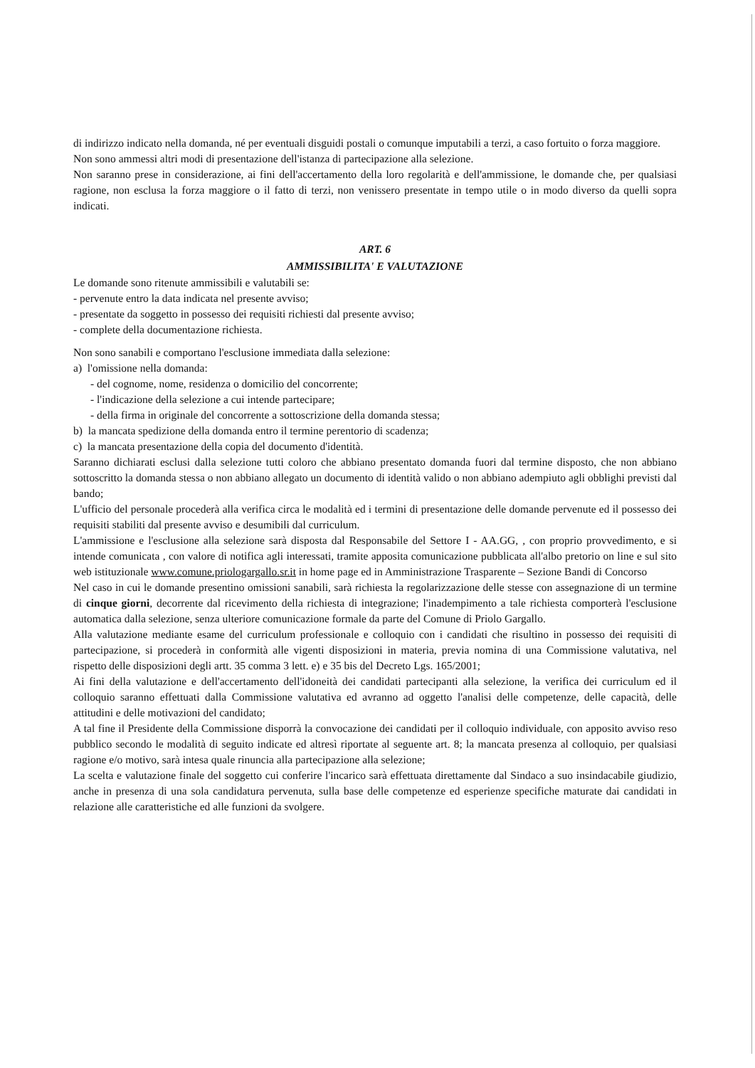di indirizzo indicato nella domanda, né per eventuali disguidi postali o comunque imputabili a terzi, a caso fortuito o forza maggiore.
Non sono ammessi altri modi di presentazione dell'istanza di partecipazione alla selezione.
Non saranno prese in considerazione, ai fini dell'accertamento della loro regolarità e dell'ammissione, le domande che, per qualsiasi ragione, non esclusa la forza maggiore o il fatto di terzi, non venissero presentate in tempo utile o in modo diverso da quelli sopra indicati.
ART. 6
AMMISSIBILITA' E VALUTAZIONE
Le domande sono ritenute ammissibili e valutabili se:
- pervenute entro la data indicata nel presente avviso;
- presentate da soggetto in possesso dei requisiti richiesti dal presente avviso;
- complete della documentazione richiesta.
Non sono sanabili e comportano l'esclusione immediata dalla selezione:
a) l'omissione nella domanda:
- del cognome, nome, residenza o domicilio del concorrente;
- l'indicazione della selezione a cui intende partecipare;
- della firma in originale del concorrente a sottoscrizione della domanda stessa;
b) la mancata spedizione della domanda entro il termine perentorio di scadenza;
c) la mancata presentazione della copia del documento d'identità.
Saranno dichiarati esclusi dalla selezione tutti coloro che abbiano presentato domanda fuori dal termine disposto, che non abbiano sottoscritto la domanda stessa o non abbiano allegato un documento di identità valido o non abbiano adempiuto agli obblighi previsti dal bando;
L'ufficio del personale procederà alla verifica circa le modalità ed i termini di presentazione delle domande pervenute ed il possesso dei requisiti stabiliti dal presente avviso e desumibili dal curriculum.
L'ammissione e l'esclusione alla selezione sarà disposta dal Responsabile del Settore I - AA.GG, , con proprio provvedimento, e si intende comunicata , con valore di notifica agli interessati, tramite apposita comunicazione pubblicata all'albo pretorio on line e sul sito web istituzionale www.comune.priologargallo.sr.it in home page ed in Amministrazione Trasparente – Sezione Bandi di Concorso
Nel caso in cui le domande presentino omissioni sanabili, sarà richiesta la regolarizzazione delle stesse con assegnazione di un termine di cinque giorni, decorrente dal ricevimento della richiesta di integrazione; l'inadempimento a tale richiesta comporterà l'esclusione automatica dalla selezione, senza ulteriore comunicazione formale da parte del Comune di Priolo Gargallo.
Alla valutazione mediante esame del curriculum professionale e colloquio con i candidati che risultino in possesso dei requisiti di partecipazione, si procederà in conformità alle vigenti disposizioni in materia, previa nomina di una Commissione valutativa, nel rispetto delle disposizioni degli artt. 35 comma 3 lett. e) e 35 bis del Decreto Lgs. 165/2001;
Ai fini della valutazione e dell'accertamento dell'idoneità dei candidati partecipanti alla selezione, la verifica dei curriculum ed il colloquio saranno effettuati dalla Commissione valutativa ed avranno ad oggetto l'analisi delle competenze, delle capacità, delle attitudini e delle motivazioni del candidato;
A tal fine il Presidente della Commissione disporrà la convocazione dei candidati per il colloquio individuale, con apposito avviso reso pubblico secondo le modalità di seguito indicate ed altresì riportate al seguente art. 8; la mancata presenza al colloquio, per qualsiasi ragione e/o motivo, sarà intesa quale rinuncia alla partecipazione alla selezione;
La scelta e valutazione finale del soggetto cui conferire l'incarico sarà effettuata direttamente dal Sindaco a suo insindacabile giudizio, anche in presenza di una sola candidatura pervenuta, sulla base delle competenze ed esperienze specifiche maturate dai candidati in relazione alle caratteristiche ed alle funzioni da svolgere.